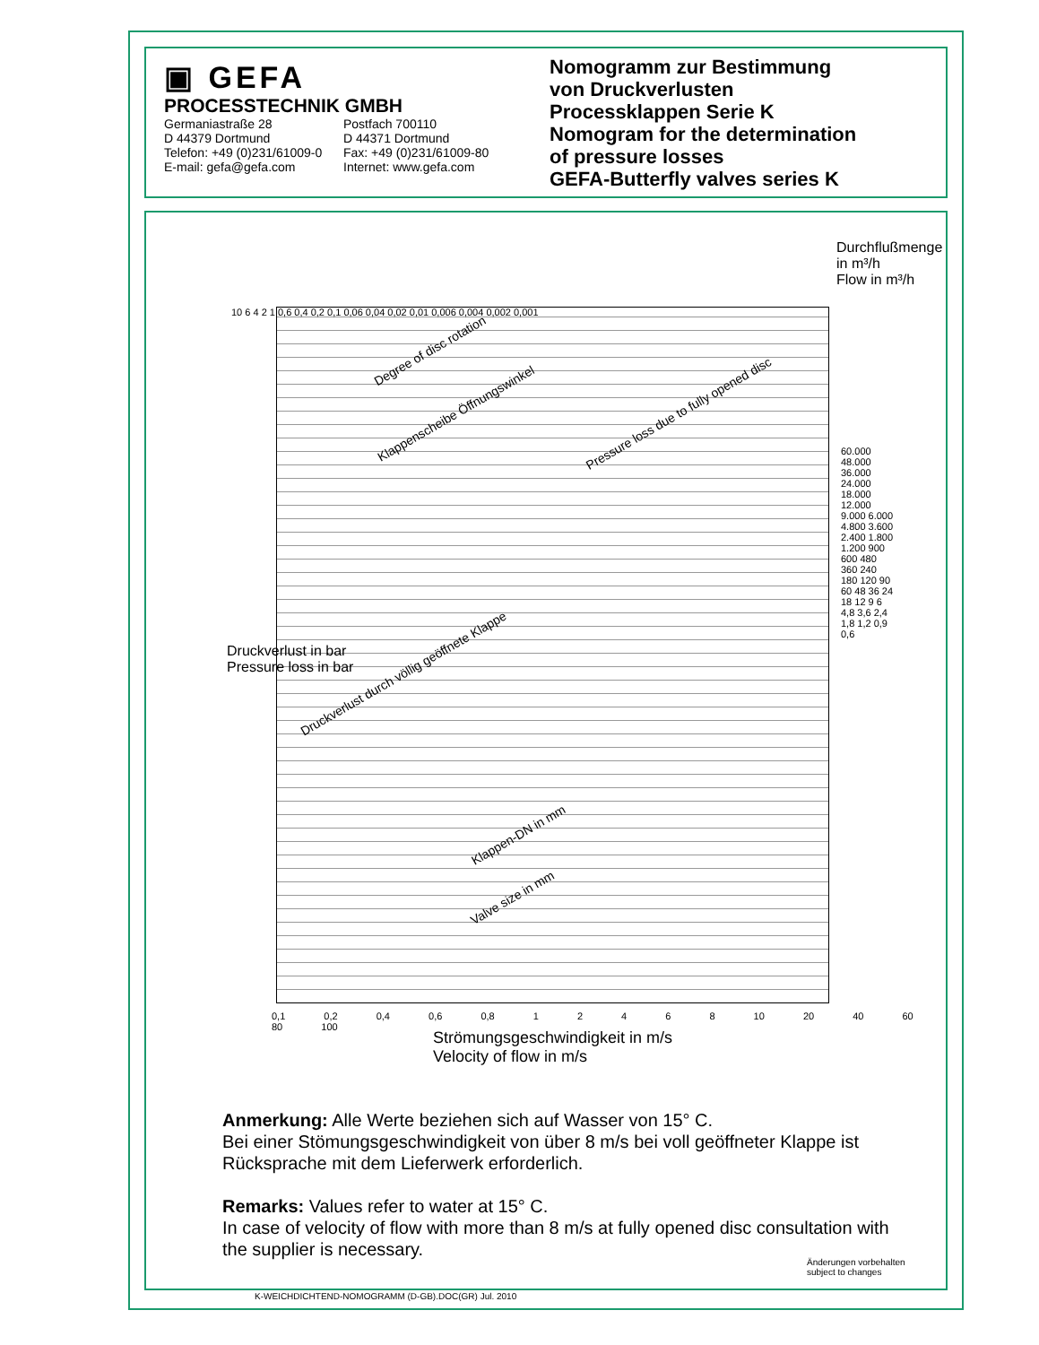▣ GEFA
PROCESSTECHNIK GMBH
Germaniastraße 28 Postfach 700110 D 44379 Dortmund D 44371 Dortmund Telefon: +49 (0)231/61009-0 Fax: +49 (0)231/61009-80 E-mail: gefa@gefa.com Internet: www.gefa.com
Nomogramm zur Bestimmung
von Druckverlusten
Processklappen Serie K
Nomogram for the determination
of pressure losses
GEFA-Butterfly valves series K
Degree of disc rotation
Klappenscheibe Öffnungswinkel
Pressure loss due to fully opened disc
Druckverlust durch völlig geöffnete Klappe
Klappen-DN in mm
Valve size in mm
10 6 4 2 1 0,6 0,4 0,2 0,1 0,06 0,04 0,02 0,01 0,006 0,004 0,002 0,001
Druckverlust in bar
Pressure loss in bar
Durchflußmenge in m³/h
Flow in m³/h
60.000 48.000 36.000 24.000 18.000 12.000 9.000 6.000 4.800 3.600 2.400 1.800 1.200 900 600 480 360 240 180 120 90 60 48 36 24 18 12 9 6 4,8 3,6 2,4 1,8 1,2 0,9 0,6
0,1 0,2 0,4 0,6 0,8 1 2 4 6 8 10 20 40 60 80 100
Strömungsgeschwindigkeit in m/s
Velocity of flow in m/s
Anmerkung: Alle Werte beziehen sich auf Wasser von 15° C.
Bei einer Stömungsgeschwindigkeit von über 8 m/s bei voll geöffneter Klappe ist Rücksprache mit dem Lieferwerk erforderlich.
Remarks: Values refer to water at 15° C.
In case of velocity of flow with more than 8 m/s at fully opened disc consultation with the supplier is necessary.
Änderungen vorbehalten
subject to changes
K-WEICHDICHTEND-NOMOGRAMM (D-GB).DOC(GR) Jul. 2010